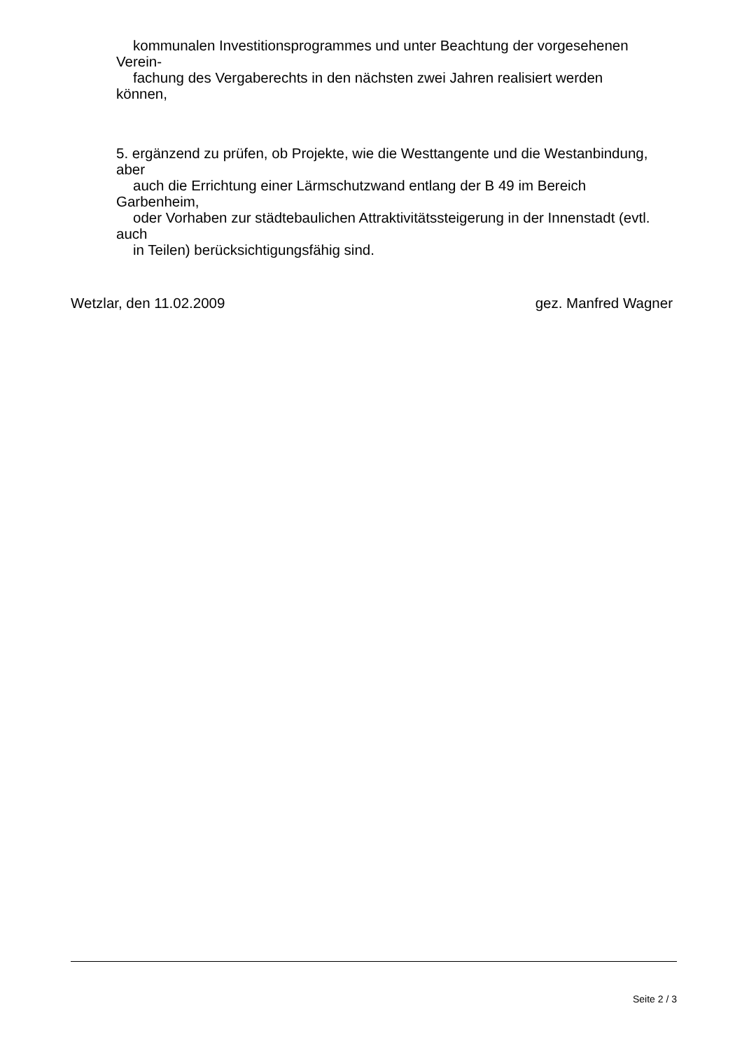kommunalen Investitionsprogrammes und unter Beachtung der vorgesehenen
Verein-
fachung des Vergaberechts in den nächsten zwei Jahren realisiert werden
können,
5. ergänzend zu prüfen, ob Projekte, wie die Westtangente und die Westanbindung,
aber
auch die Errichtung einer Lärmschutzwand entlang der B 49 im Bereich
Garbenheim,
oder Vorhaben zur städtebaulichen Attraktivitätssteigerung in der Innenstadt (evtl.
auch
in Teilen) berücksichtigungsfähig sind.
Wetzlar, den 11.02.2009 gez. Manfred Wagner
Seite 2 / 3